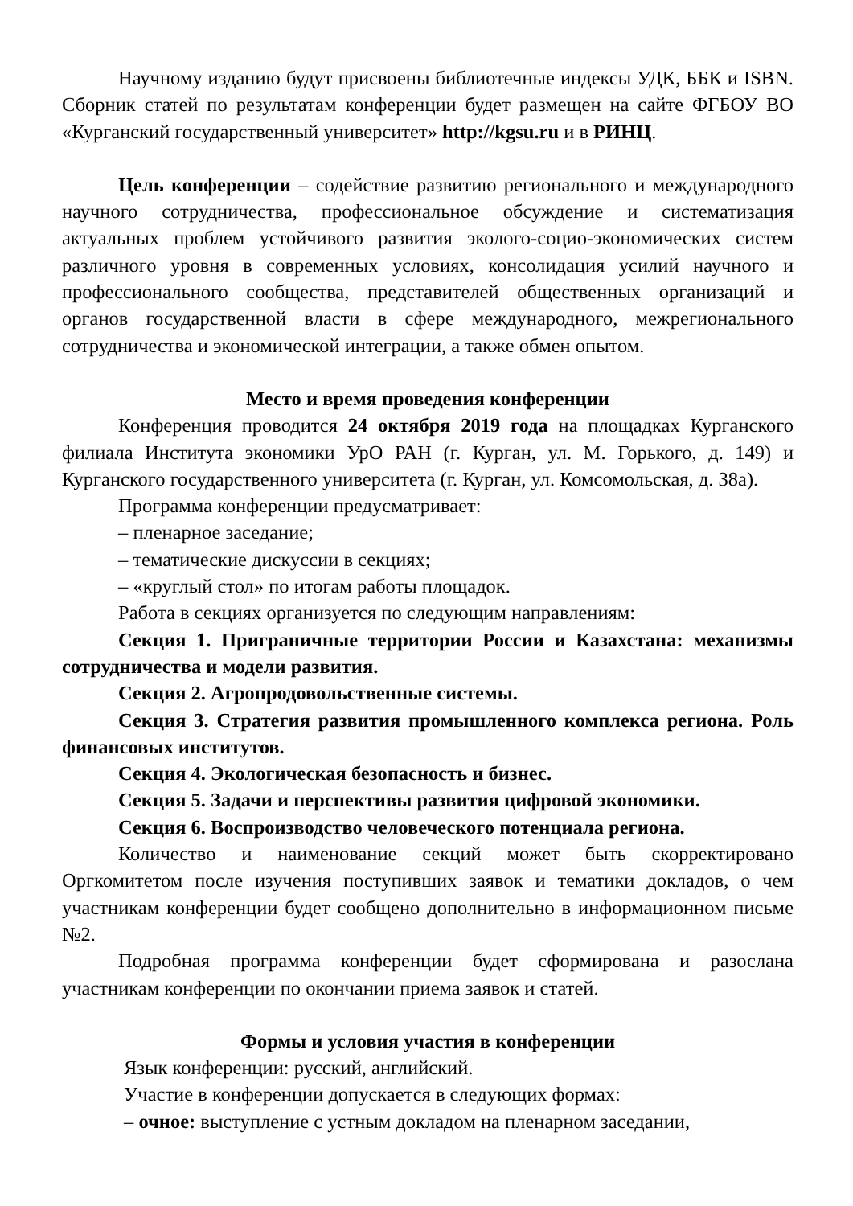Научному изданию будут присвоены библиотечные индексы УДК, ББК и ISBN. Сборник статей по результатам конференции будет размещен на сайте ФГБОУ ВО «Курганский государственный университет» http://kgsu.ru и в РИНЦ.
Цель конференции – содействие развитию регионального и международного научного сотрудничества, профессиональное обсуждение и систематизация актуальных проблем устойчивого развития эколого-социо-экономических систем различного уровня в современных условиях, консолидация усилий научного и профессионального сообщества, представителей общественных организаций и органов государственной власти в сфере международного, межрегионального сотрудничества и экономической интеграции, а также обмен опытом.
Место и время проведения конференции
Конференция проводится 24 октября 2019 года на площадках Курганского филиала Института экономики УрО РАН (г. Курган, ул. М. Горького, д. 149) и Курганского государственного университета (г. Курган, ул. Комсомольская, д. 38а).
Программа конференции предусматривает:
– пленарное заседание;
– тематические дискуссии в секциях;
– «круглый стол» по итогам работы площадок.
Работа в секциях организуется по следующим направлениям:
Секция 1. Приграничные территории России и Казахстана: механизмы сотрудничества и модели развития.
Секция 2. Агропродовольственные системы.
Секция 3. Стратегия развития промышленного комплекса региона. Роль финансовых институтов.
Секция 4. Экологическая безопасность и бизнес.
Секция 5. Задачи и перспективы развития цифровой экономики.
Секция 6. Воспроизводство человеческого потенциала региона.
Количество и наименование секций может быть скорректировано Оргкомитетом после изучения поступивших заявок и тематики докладов, о чем участникам конференции будет сообщено дополнительно в информационном письме №2.
Подробная программа конференции будет сформирована и разослана участникам конференции по окончании приема заявок и статей.
Формы и условия участия в конференции
Язык конференции: русский, английский.
Участие в конференции допускается в следующих формах:
– очное: выступление с устным докладом на пленарном заседании,